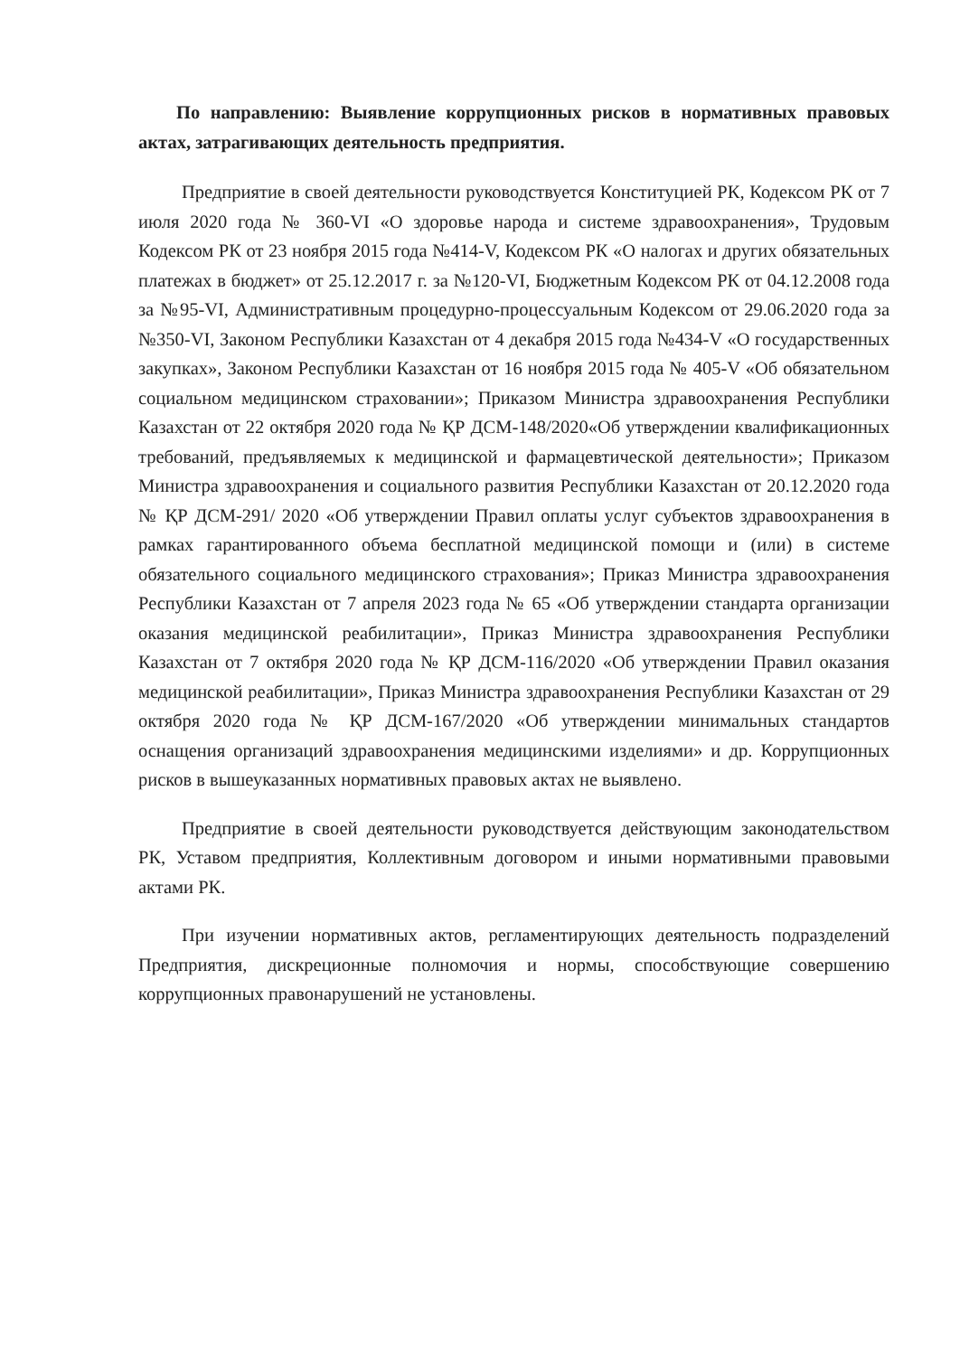По направлению: Выявление коррупционных рисков в нормативных правовых актах, затрагивающих деятельность предприятия.
Предприятие в своей деятельности руководствуется Конституцией РК, Кодексом РК от 7 июля 2020 года № 360-VI «О здоровье народа и системе здравоохранения», Трудовым Кодексом РК от 23 ноября 2015 года №414-V, Кодексом РК «О налогах и других обязательных платежах в бюджет» от 25.12.2017 г. за №120-VI, Бюджетным Кодексом РК от 04.12.2008 года за №95-VI, Административным процедурно-процессуальным Кодексом от 29.06.2020 года за №350-VI, Законом Республики Казахстан от 4 декабря 2015 года №434-V «О государственных закупках», Законом Республики Казахстан от 16 ноября 2015 года № 405-V «Об обязательном социальном медицинском страховании»; Приказом Министра здравоохранения Республики Казахстан от 22 октября 2020 года № ҚР ДСМ-148/2020«Об утверждении квалификационных требований, предъявляемых к медицинской и фармацевтической деятельности»; Приказом Министра здравоохранения и социального развития Республики Казахстан от 20.12.2020 года № ҚР ДСМ-291/ 2020 «Об утверждении Правил оплаты услуг субъектов здравоохранения в рамках гарантированного объема бесплатной медицинской помощи и (или) в системе обязательного социального медицинского страхования»; Приказ Министра здравоохранения Республики Казахстан от 7 апреля 2023 года № 65 «Об утверждении стандарта организации оказания медицинской реабилитации», Приказ Министра здравоохранения Республики Казахстан от 7 октября 2020 года № ҚР ДСМ-116/2020 «Об утверждении Правил оказания медицинской реабилитации», Приказ Министра здравоохранения Республики Казахстан от 29 октября 2020 года № ҚР ДСМ-167/2020 «Об утверждении минимальных стандартов оснащения организаций здравоохранения медицинскими изделиями» и др. Коррупционных рисков в вышеуказанных нормативных правовых актах не выявлено.
Предприятие в своей деятельности руководствуется действующим законодательством РК, Уставом предприятия, Коллективным договором и иными нормативными правовыми актами РК.
При изучении нормативных актов, регламентирующих деятельность подразделений Предприятия, дискреционные полномочия и нормы, способствующие совершению коррупционных правонарушений не установлены.